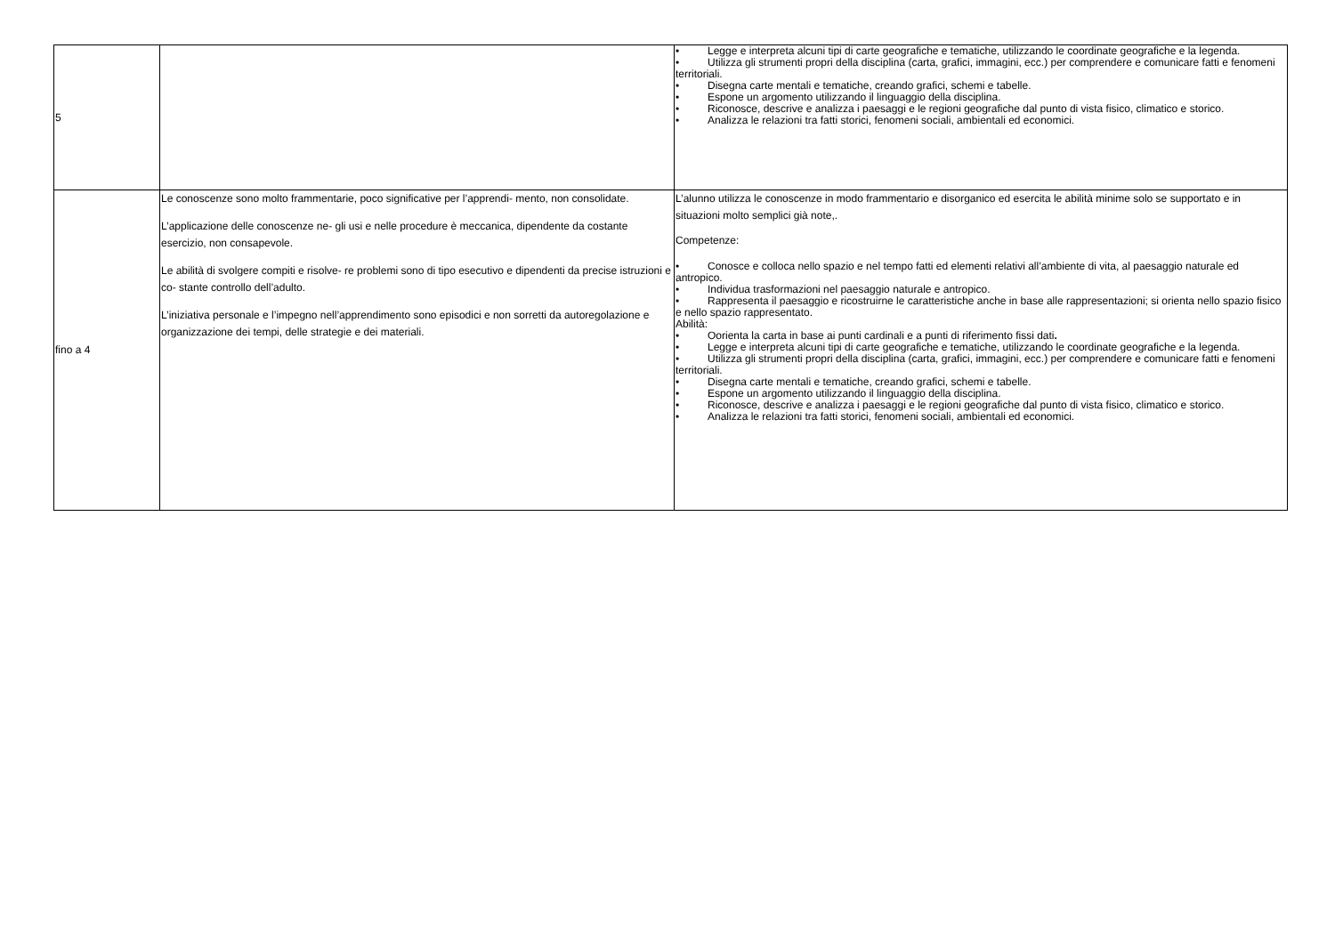| 5 | | • Legge e interpreta alcuni tipi di carte geografiche e tematiche, utilizzando le coordinate geografiche e la legenda. • Utilizza gli strumenti propri della disciplina (carta, grafici, immagini, ecc.) per comprendere e comunicare fatti e fenomeni territoriali. • Disegna carte mentali e tematiche, creando grafici, schemi e tabelle. • Espone un argomento utilizzando il linguaggio della disciplina. • Riconosce, descrive e analizza i paesaggi e le regioni geografiche dal punto di vista fisico, climatico e storico. • Analizza le relazioni tra fatti storici, fenomeni sociali, ambientali ed economici. |
| fino a 4 | Le conoscenze sono molto frammentarie, poco significative per l’apprendi- mento, non consolidate. L’applicazione delle conoscenze ne- gli usi e nelle procedure è meccanica, dipendente da costante esercizio, non consapevole. Le abilità di svolgere compiti e risolve- re problemi sono di tipo esecutivo e dipendenti da precise istruzioni e co- stante controllo dell’adulto. L’iniziativa personale e l’impegno nell’apprendimento sono episodici e non sorretti da autoregolazione e organizzazione dei tempi, delle strategie e dei materiali. | L’alunno utilizza le conoscenze in modo frammentario e disorganico ed esercita le abilità minime solo se supportato e in situazioni molto semplici già note,. Competenze: • Conosce e colloca nello spazio e nel tempo fatti ed elementi relativi all’ambiente di vita, al paesaggio naturale ed antropico. • Individua trasformazioni nel paesaggio naturale e antropico. • Rappresenta il paesaggio e ricostruirne le caratteristiche anche in base alle rappresentazioni; si orienta nello spazio fisico e nello spazio rappresentato. Abilità: • Oorienta la carta in base ai punti cardinali e a punti di riferimento fissi dati . • Legge e interpreta alcuni tipi di carte geografiche e tematiche, utilizzando le coordinate geografiche e la legenda. • Utilizza gli strumenti propri della disciplina (carta, grafici, immagini, ecc.) per comprendere e comunicare fatti e fenomeni territoriali. • Disegna carte mentali e tematiche, creando grafici, schemi e tabelle. • Espone un argomento utilizzando il linguaggio della disciplina. • Riconosce, descrive e analizza i paesaggi e le regioni geografiche dal punto di vista fisico, climatico e storico. • Analizza le relazioni tra fatti storici, fenomeni sociali, ambientali ed economici. |